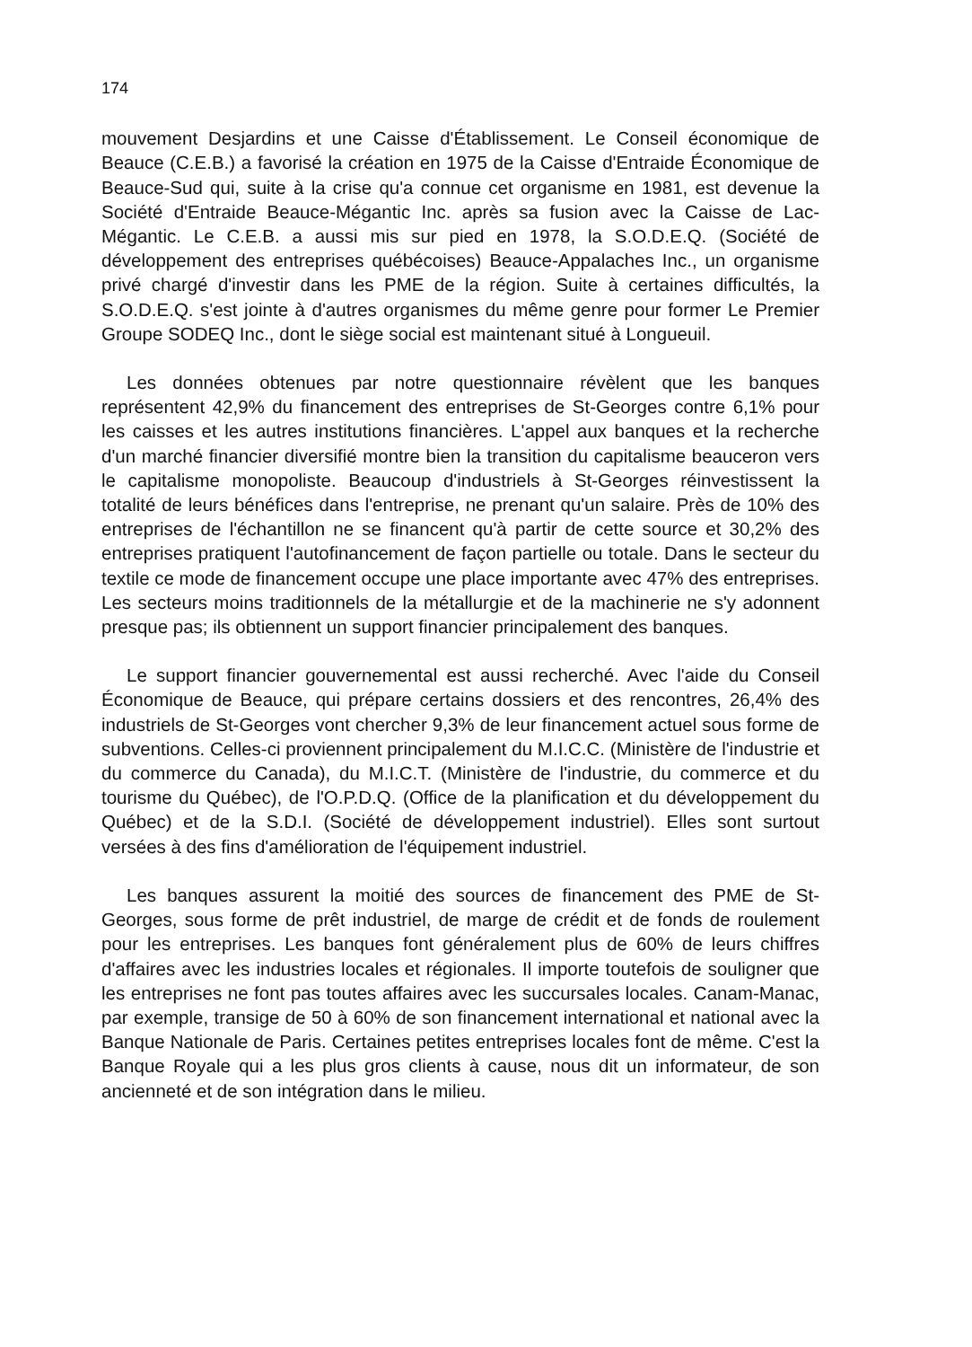174
mouvement Desjardins et une Caisse d'Établissement. Le Conseil économique de Beauce (C.E.B.) a favorisé la création en 1975 de la Caisse d'Entraide Économique de Beauce-Sud qui, suite à la crise qu'a connue cet organisme en 1981, est devenue la Société d'Entraide Beauce-Mégantic Inc. après sa fusion avec la Caisse de Lac-Mégantic. Le C.E.B. a aussi mis sur pied en 1978, la S.O.D.E.Q. (Société de développement des entreprises québécoises) Beauce-Appalaches Inc., un organisme privé chargé d'investir dans les PME de la région. Suite à certaines difficultés, la S.O.D.E.Q. s'est jointe à d'autres organismes du même genre pour former Le Premier Groupe SODEQ Inc., dont le siège social est maintenant situé à Longueuil.
Les données obtenues par notre questionnaire révèlent que les banques représentent 42,9% du financement des entreprises de St-Georges contre 6,1% pour les caisses et les autres institutions financières. L'appel aux banques et la recherche d'un marché financier diversifié montre bien la transition du capitalisme beauceron vers le capitalisme monopoliste. Beaucoup d'industriels à St-Georges réinvestissent la totalité de leurs bénéfices dans l'entreprise, ne prenant qu'un salaire. Près de 10% des entreprises de l'échantillon ne se financent qu'à partir de cette source et 30,2% des entreprises pratiquent l'autofinancement de façon partielle ou totale. Dans le secteur du textile ce mode de financement occupe une place importante avec 47% des entreprises. Les secteurs moins traditionnels de la métallurgie et de la machinerie ne s'y adonnent presque pas; ils obtiennent un support financier principalement des banques.
Le support financier gouvernemental est aussi recherché. Avec l'aide du Conseil Économique de Beauce, qui prépare certains dossiers et des rencontres, 26,4% des industriels de St-Georges vont chercher 9,3% de leur financement actuel sous forme de subventions. Celles-ci proviennent principalement du M.I.C.C. (Ministère de l'industrie et du commerce du Canada), du M.I.C.T. (Ministère de l'industrie, du commerce et du tourisme du Québec), de l'O.P.D.Q. (Office de la planification et du développement du Québec) et de la S.D.I. (Société de développement industriel). Elles sont surtout versées à des fins d'amélioration de l'équipement industriel.
Les banques assurent la moitié des sources de financement des PME de St-Georges, sous forme de prêt industriel, de marge de crédit et de fonds de roulement pour les entreprises. Les banques font généralement plus de 60% de leurs chiffres d'affaires avec les industries locales et régionales. Il importe toutefois de souligner que les entreprises ne font pas toutes affaires avec les succursales locales. Canam-Manac, par exemple, transige de 50 à 60% de son financement international et national avec la Banque Nationale de Paris. Certaines petites entreprises locales font de même. C'est la Banque Royale qui a les plus gros clients à cause, nous dit un informateur, de son ancienneté et de son intégration dans le milieu.